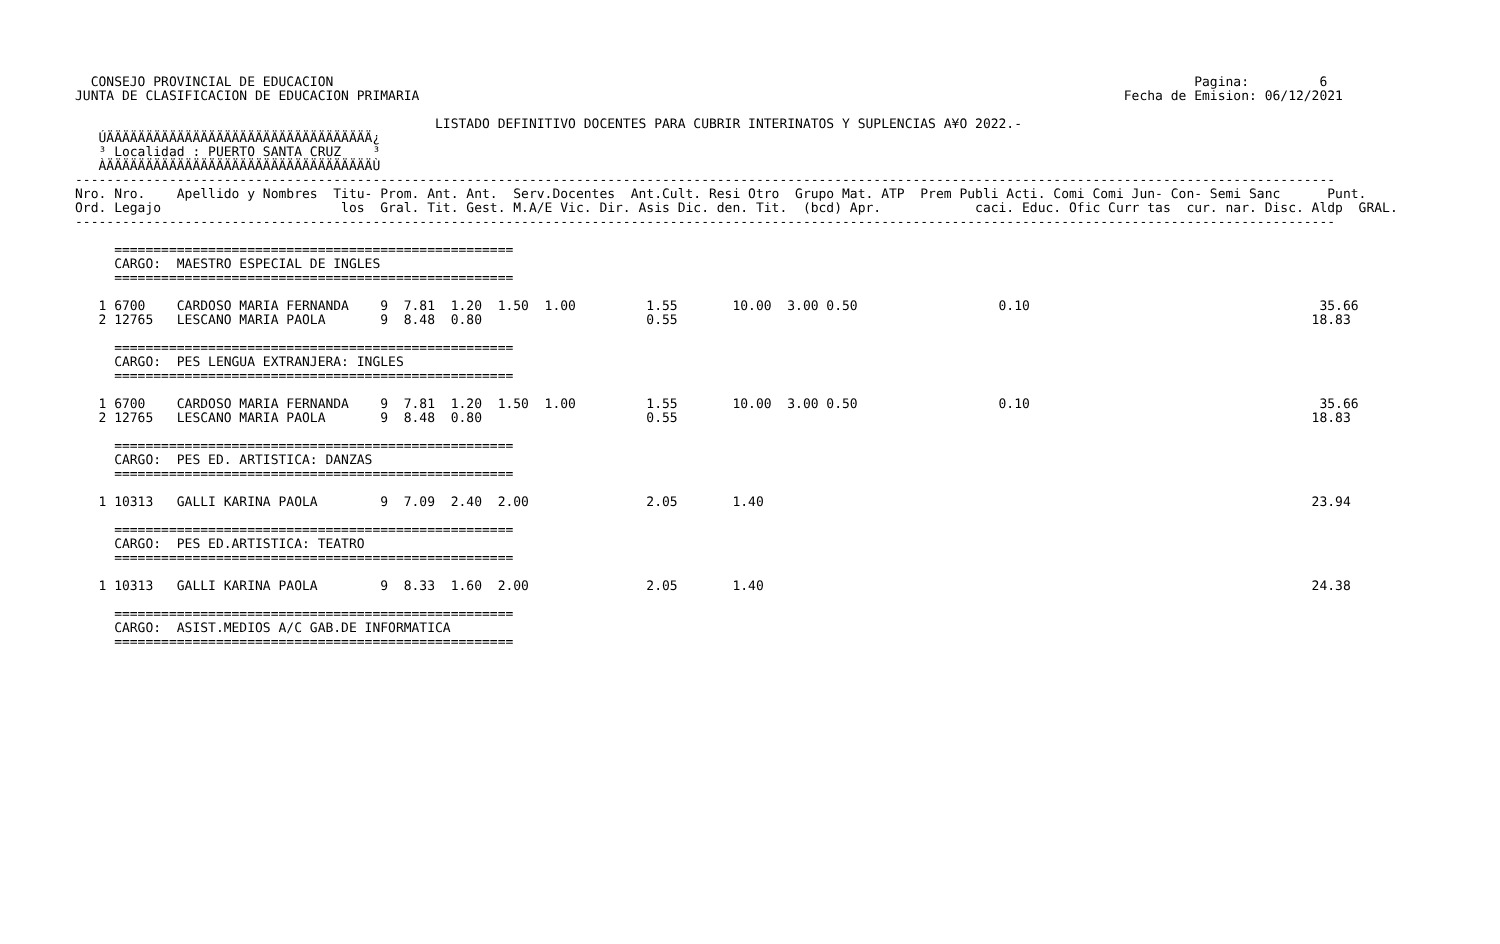CONSEJO PROVINCIAL DE EDUCACION                                                                                                              Pagina:         6
JUNTA DE CLASIFICACION DE EDUCACION PRIMARIA                                                                                          Fecha de Emision: 06/12/2021

                                              LISTADO DEFINITIVO DOCENTES PARA CUBRIR INTERINATOS Y SUPLENCIAS A¥O 2022.-
   ÚÄÄÄÄÄÄÄÄÄÄÄÄÄÄÄÄÄÄÄÄÄÄÄÄÄÄÄÄÄÄÄÄÄÄ¿
   ³ Localidad : PUERTO SANTA CRUZ    ³
   ÀÄÄÄÄÄÄÄÄÄÄÄÄÄÄÄÄÄÄÄÄÄÄÄÄÄÄÄÄÄÄÄÄÄÄÙ
-----------------------------------------------------------------------------------------------------------------------------------------------------------------
Nro. Nro.    Apellido y Nombres  Titu- Prom. Ant. Ant.  Serv.Docentes  Ant.Cult. Resi Otro  Grupo Mat. ATP  Prem Publi Acti. Comi Comi Jun- Con- Semi Sanc      Punt.
Ord. Legajo                       los  Gral. Tit. Gest. M.A/E Vic. Dir. Asis Dic. den. Tit.  (bcd) Apr.            caci. Educ. Ofic Curr tas  cur. nar. Disc. Aldp  GRAL.
-----------------------------------------------------------------------------------------------------------------------------------------------------------------

     ===================================================
     CARGO:  MAESTRO ESPECIAL DE INGLES
     ===================================================

   1 6700    CARDOSO MARIA FERNANDA    9  7.81  1.20  1.50  1.00         1.55       10.00  3.00 0.50                  0.10                                     35.66
   2 12765   LESCANO MARIA PAOLA       9  8.48  0.80                     0.55                                                                                 18.83

     ===================================================
     CARGO:  PES LENGUA EXTRANJERA: INGLES
     ===================================================

   1 6700    CARDOSO MARIA FERNANDA    9  7.81  1.20  1.50  1.00         1.55       10.00  3.00 0.50                  0.10                                     35.66
   2 12765   LESCANO MARIA PAOLA       9  8.48  0.80                     0.55                                                                                 18.83

     ===================================================
     CARGO:  PES ED. ARTISTICA: DANZAS
     ===================================================

   1 10313   GALLI KARINA PAOLA        9  7.09  2.40  2.00               2.05       1.40                                                                      23.94

     ===================================================
     CARGO:  PES ED.ARTISTICA: TEATRO
     ===================================================

   1 10313   GALLI KARINA PAOLA        9  8.33  1.60  2.00               2.05       1.40                                                                      24.38

     ===================================================
     CARGO:  ASIST.MEDIOS A/C GAB.DE INFORMATICA
     ===================================================